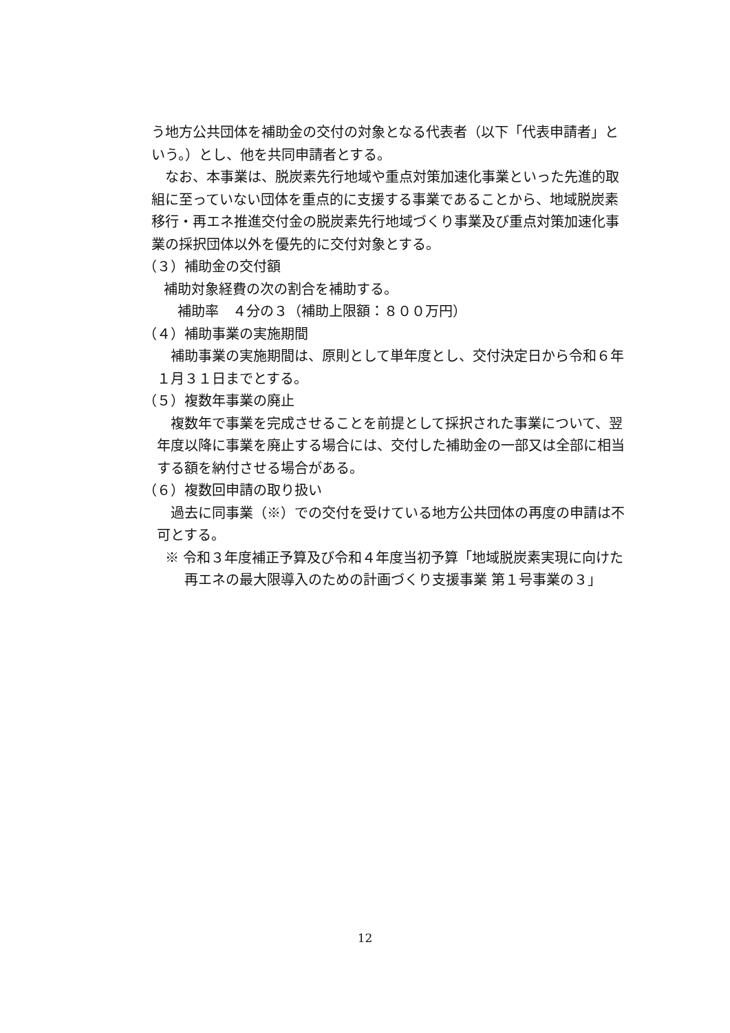う地方公共団体を補助金の交付の対象となる代表者（以下「代表申請者」という。）とし、他を共同申請者とする。
なお、本事業は、脱炭素先行地域や重点対策加速化事業といった先進的取組に至っていない団体を重点的に支援する事業であることから、地域脱炭素移行・再エネ推進交付金の脱炭素先行地域づくり事業及び重点対策加速化事業の採択団体以外を優先的に交付対象とする。
（３）補助金の交付額
補助対象経費の次の割合を補助する。
補助率　４分の３（補助上限額：８００万円）
（４）補助事業の実施期間
補助事業の実施期間は、原則として単年度とし、交付決定日から令和６年１月３１日までとする。
（５）複数年事業の廃止
複数年で事業を完成させることを前提として採択された事業について、翌年度以降に事業を廃止する場合には、交付した補助金の一部又は全部に相当する額を納付させる場合がある。
（６）複数回申請の取り扱い
過去に同事業（※）での交付を受けている地方公共団体の再度の申請は不可とする。
※ 令和３年度補正予算及び令和４年度当初予算「地域脱炭素実現に向けた再エネの最大限導入のための計画づくり支援事業 第１号事業の３」
12